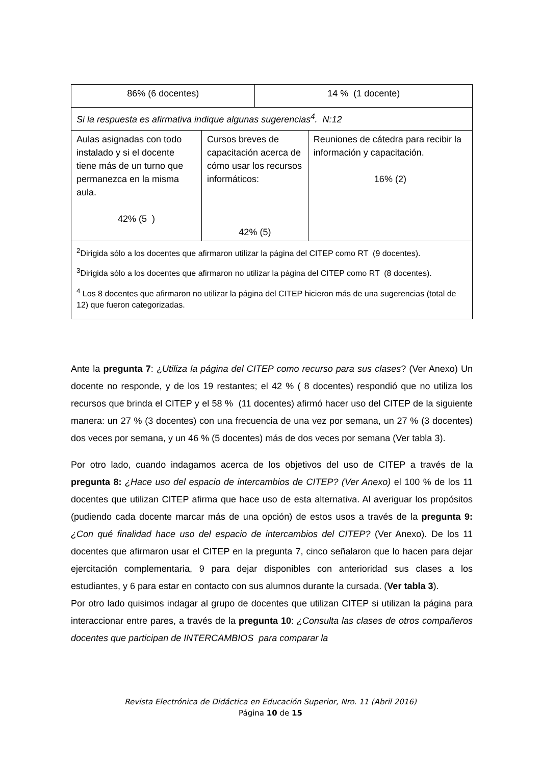| 86% (6 docentes) | | 14 % (1 docente) | |
| Si la respuesta es afirmativa indique algunas sugerencias<sup>4</sup>. N:12 | | | |
| Aulas asignadas con todo instalado y si el docente tiene más de un turno que permanezca en la misma aula. 42% (5 ) | Cursos breves de capacitación acerca de cómo usar los recursos informáticos: 42% (5) | | Reuniones de cátedra para recibir la información y capacitación. 16% (2) |
| <sup>2</sup> Dirigida sólo a los docentes que afirmaron utilizar la página del CITEP como RT (9 docentes). <sup>3</sup> Dirigida sólo a los docentes que afirmaron no utilizar la página del CITEP como RT (8 docentes). <sup>4</sup> Los 8 docentes que afirmaron no utilizar la página del CITEP hicieron más de una sugerencias (total de 12) que fueron categorizadas. | | | |
Ante la pregunta 7: ¿Utiliza la página del CITEP como recurso para sus clases? (Ver Anexo) Un docente no responde, y de los 19 restantes; el 42 % ( 8 docentes) respondió que no utiliza los recursos que brinda el CITEP y el 58 % (11 docentes) afirmó hacer uso del CITEP de la siguiente manera: un 27 % (3 docentes) con una frecuencia de una vez por semana, un 27 % (3 docentes) dos veces por semana, y un 46 % (5 docentes) más de dos veces por semana (Ver tabla 3).
Por otro lado, cuando indagamos acerca de los objetivos del uso de CITEP a través de la pregunta 8: ¿Hace uso del espacio de intercambios de CITEP? (Ver Anexo) el 100 % de los 11 docentes que utilizan CITEP afirma que hace uso de esta alternativa. Al averiguar los propósitos (pudiendo cada docente marcar más de una opción) de estos usos a través de la pregunta 9: ¿Con qué finalidad hace uso del espacio de intercambios del CITEP? (Ver Anexo). De los 11 docentes que afirmaron usar el CITEP en la pregunta 7, cinco señalaron que lo hacen para dejar ejercitación complementaria, 9 para dejar disponibles con anterioridad sus clases a los estudiantes, y 6 para estar en contacto con sus alumnos durante la cursada. (Ver tabla 3).
Por otro lado quisimos indagar al grupo de docentes que utilizan CITEP si utilizan la página para interaccionar entre pares, a través de la pregunta 10: ¿Consulta las clases de otros compañeros docentes que participan de INTERCAMBIOS para comparar la
Revista Electrónica de Didáctica en Educación Superior, Nro. 11 (Abril 2016)
Página 10 de 15